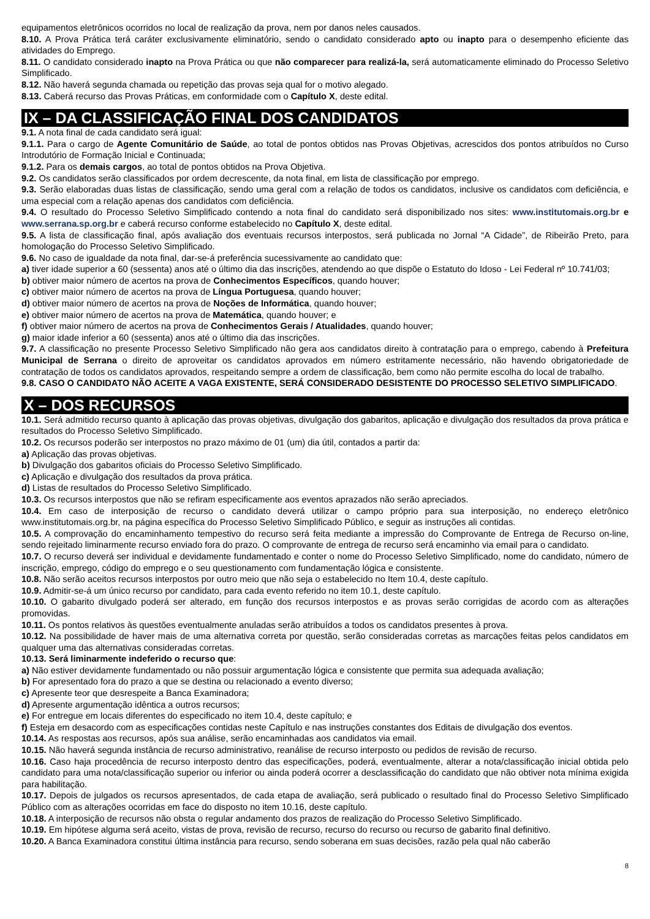equipamentos eletrônicos ocorridos no local de realização da prova, nem por danos neles causados.
8.10. A Prova Prática terá caráter exclusivamente eliminatório, sendo o candidato considerado apto ou inapto para o desempenho eficiente das atividades do Emprego.
8.11. O candidato considerado inapto na Prova Prática ou que não comparecer para realizá-la, será automaticamente eliminado do Processo Seletivo Simplificado.
8.12. Não haverá segunda chamada ou repetição das provas seja qual for o motivo alegado.
8.13. Caberá recurso das Provas Práticas, em conformidade com o Capítulo X, deste edital.
IX – DA CLASSIFICAÇÃO FINAL DOS CANDIDATOS
9.1. A nota final de cada candidato será igual:
9.1.1. Para o cargo de Agente Comunitário de Saúde, ao total de pontos obtidos nas Provas Objetivas, acrescidos dos pontos atribuídos no Curso Introdutório de Formação Inicial e Continuada;
9.1.2. Para os demais cargos, ao total de pontos obtidos na Prova Objetiva.
9.2. Os candidatos serão classificados por ordem decrescente, da nota final, em lista de classificação por emprego.
9.3. Serão elaboradas duas listas de classificação, sendo uma geral com a relação de todos os candidatos, inclusive os candidatos com deficiência, e uma especial com a relação apenas dos candidatos com deficiência.
9.4. O resultado do Processo Seletivo Simplificado contendo a nota final do candidato será disponibilizado nos sites: www.institutomais.org.br e www.serrana.sp.org.br e caberá recurso conforme estabelecido no Capítulo X, deste edital.
9.5. A lista de classificação final, após avaliação dos eventuais recursos interpostos, será publicada no Jornal “A Cidade”, de Ribeirão Preto, para homologação do Processo Seletivo Simplificado.
9.6. No caso de igualdade da nota final, dar-se-á preferência sucessivamente ao candidato que:
a) tiver idade superior a 60 (sessenta) anos até o último dia das inscrições, atendendo ao que dispõe o Estatuto do Idoso - Lei Federal nº 10.741/03;
b) obtiver maior número de acertos na prova de Conhecimentos Específicos, quando houver;
c) obtiver maior número de acertos na prova de Língua Portuguesa, quando houver;
d) obtiver maior número de acertos na prova de Noções de Informática, quando houver;
e) obtiver maior número de acertos na prova de Matemática, quando houver; e
f) obtiver maior número de acertos na prova de Conhecimentos Gerais / Atualidades, quando houver;
g) maior idade inferior a 60 (sessenta) anos até o último dia das inscrições.
9.7. A classificação no presente Processo Seletivo Simplificado não gera aos candidatos direito à contratação para o emprego, cabendo à Prefeitura Municipal de Serrana o direito de aproveitar os candidatos aprovados em número estritamente necessário, não havendo obrigatoriedade de contratação de todos os candidatos aprovados, respeitando sempre a ordem de classificação, bem como não permite escolha do local de trabalho.
9.8. CASO O CANDIDATO NÃO ACEITE A VAGA EXISTENTE, SERÁ CONSIDERADO DESISTENTE DO PROCESSO SELETIVO SIMPLIFICADO.
X – DOS RECURSOS
10.1. Será admitido recurso quanto à aplicação das provas objetivas, divulgação dos gabaritos, aplicação e divulgação dos resultados da prova prática e resultados do Processo Seletivo Simplificado.
10.2. Os recursos poderão ser interpostos no prazo máximo de 01 (um) dia útil, contados a partir da:
a) Aplicação das provas objetivas.
b) Divulgação dos gabaritos oficiais do Processo Seletivo Simplificado.
c) Aplicação e divulgação dos resultados da prova prática.
d) Listas de resultados do Processo Seletivo Simplificado.
10.3. Os recursos interpostos que não se refiram especificamente aos eventos aprazados não serão apreciados.
10.4. Em caso de interposição de recurso o candidato deverá utilizar o campo próprio para sua interposição, no endereço eletrônico www.institutomais.org.br, na página específica do Processo Seletivo Simplificado Público, e seguir as instruções ali contidas.
10.5. A comprovação do encaminhamento tempestivo do recurso será feita mediante a impressão do Comprovante de Entrega de Recurso on-line, sendo rejeitado liminarmente recurso enviado fora do prazo. O comprovante de entrega de recurso será encaminho via email para o candidato.
10.7. O recurso deverá ser individual e devidamente fundamentado e conter o nome do Processo Seletivo Simplificado, nome do candidato, número de inscrição, emprego, código do emprego e o seu questionamento com fundamentação lógica e consistente.
10.8. Não serão aceitos recursos interpostos por outro meio que não seja o estabelecido no Item 10.4, deste capítulo.
10.9. Admitir-se-á um único recurso por candidato, para cada evento referido no item 10.1, deste capítulo.
10.10. O gabarito divulgado poderá ser alterado, em função dos recursos interpostos e as provas serão corrigidas de acordo com as alterações promovidas.
10.11. Os pontos relativos às questões eventualmente anuladas serão atribuídos a todos os candidatos presentes à prova.
10.12. Na possibilidade de haver mais de uma alternativa correta por questão, serão consideradas corretas as marcações feitas pelos candidatos em qualquer uma das alternativas consideradas corretas.
10.13. Será liminarmente indeferido o recurso que:
a) Não estiver devidamente fundamentado ou não possuir argumentação lógica e consistente que permita sua adequada avaliação;
b) For apresentado fora do prazo a que se destina ou relacionado a evento diverso;
c) Apresente teor que desrespeite a Banca Examinadora;
d) Apresente argumentação idêntica a outros recursos;
e) For entregue em locais diferentes do especificado no item 10.4, deste capítulo; e
f) Esteja em desacordo com as especificações contidas neste Capítulo e nas instruções constantes dos Editais de divulgação dos eventos.
10.14. As respostas aos recursos, após sua análise, serão encaminhadas aos candidatos via email.
10.15. Não haverá segunda instância de recurso administrativo, reanálise de recurso interposto ou pedidos de revisão de recurso.
10.16. Caso haja procedência de recurso interposto dentro das especificações, poderá, eventualmente, alterar a nota/classificação inicial obtida pelo candidato para uma nota/classificação superior ou inferior ou ainda poderá ocorrer a desclassificação do candidato que não obtiver nota mínima exigida para habilitação.
10.17. Depois de julgados os recursos apresentados, de cada etapa de avaliação, será publicado o resultado final do Processo Seletivo Simplificado Público com as alterações ocorridas em face do disposto no item 10.16, deste capítulo.
10.18. A interposição de recursos não obsta o regular andamento dos prazos de realização do Processo Seletivo Simplificado.
10.19. Em hipótese alguma será aceito, vistas de prova, revisão de recurso, recurso do recurso ou recurso de gabarito final definitivo.
10.20. A Banca Examinadora constitui última instância para recurso, sendo soberana em suas decisões, razão pela qual não caberão
8